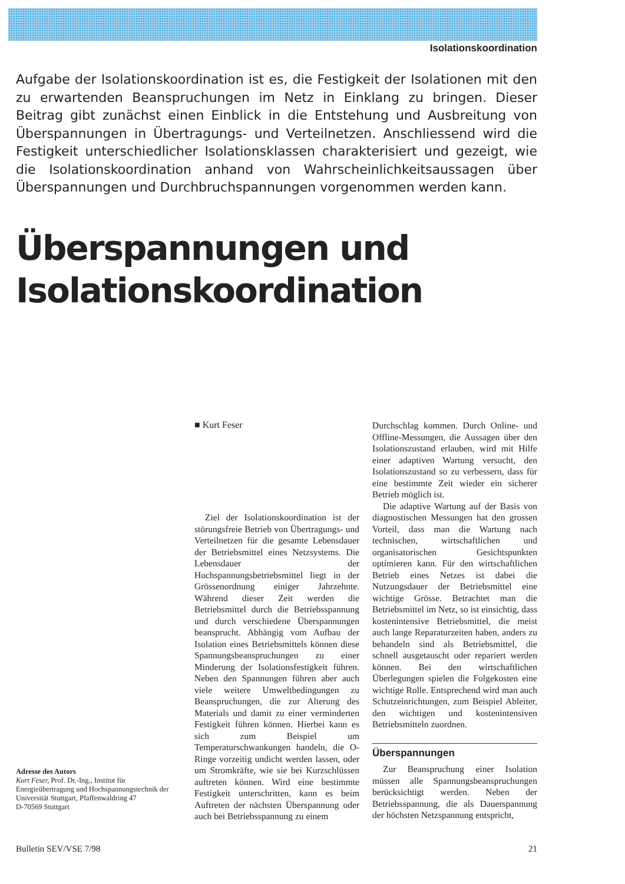Isolationskoordination
Aufgabe der Isolationskoordination ist es, die Festigkeit der Isolationen mit den zu erwartenden Beanspruchungen im Netz in Einklang zu bringen. Dieser Beitrag gibt zunächst einen Einblick in die Entstehung und Ausbreitung von Überspannungen in Übertragungs- und Verteilnetzen. Anschliessend wird die Festigkeit unterschiedlicher Isolationsklassen charakterisiert und gezeigt, wie die Isolationskoordination anhand von Wahrscheinlichkeitsaussagen über Überspannungen und Durchbruchspannungen vorgenommen werden kann.
Überspannungen und
Isolationskoordination
■ Kurt Feser
Ziel der Isolationskoordination ist der störungsfreie Betrieb von Übertragungs- und Verteilnetzen für die gesamte Lebensdauer der Betriebsmittel eines Netzsystems. Die Lebensdauer der Hochspannungsbetriebsmittel liegt in der Grössenordnung einiger Jahrzehnte. Während dieser Zeit werden die Betriebsmittel durch die Betriebsspannung und durch verschiedene Überspannungen beansprucht. Abhängig vom Aufbau der Isolation eines Betriebsmittels können diese Spannungsbeanspruchungen zu einer Minderung der Isolationsfestigkeit führen. Neben den Spannungen führen aber auch viele weitere Umweltbedingungen zu Beanspruchungen, die zur Alterung des Materials und damit zu einer verminderten Festigkeit führen können. Hierbei kann es sich zum Beispiel um Temperaturschwankungen handeln, die O-Ringe vorzeitig undicht werden lassen, oder um Stromkräfte, wie sie bei Kurzschlüssen auftreten können. Wird eine bestimmte Festigkeit unterschritten, kann es beim Auftreten der nächsten Überspannung oder auch bei Betriebsspannung zu einem
Durchschlag kommen. Durch Online- und Offline-Messungen, die Aussagen über den Isolationszustand erlauben, wird mit Hilfe einer adaptiven Wartung versucht, den Isolationszustand so zu verbessern, dass für eine bestimmte Zeit wieder ein sicherer Betrieb möglich ist.
Die adaptive Wartung auf der Basis von diagnostischen Messungen hat den grossen Vorteil, dass man die Wartung nach technischen, wirtschaftlichen und organisatorischen Gesichtspunkten optimieren kann. Für den wirtschaftlichen Betrieb eines Netzes ist dabei die Nutzungsdauer der Betriebsmittel eine wichtige Grösse. Betrachtet man die Betriebsmittel im Netz, so ist einsichtig, dass kostenintensive Betriebsmittel, die meist auch lange Reparaturzeiten haben, anders zu behandeln sind als Betriebsmittel, die schnell ausgetauscht oder repariert werden können. Bei den wirtschaftlichen Überlegungen spielen die Folgekosten eine wichtige Rolle. Entsprechend wird man auch Schutzeinrichtungen, zum Beispiel Ableiter, den wichtigen und kostenintensiven Betriebsmitteln zuordnen.
Überspannungen
Zur Beanspruchung einer Isolation müssen alle Spannungsbeanspruchungen berücksichtigt werden. Neben der Betriebsspannung, die als Dauerspannung der höchsten Netzspannung entspricht,
Adresse des Autors
Kurt Feser, Prof. Dr.-Ing., Institut für Energieübertragung und Hochspannungstechnik der Universität Stuttgart, Pfaffenwaldring 47
D-70569 Stuttgart
Bulletin SEV/VSE 7/98 21